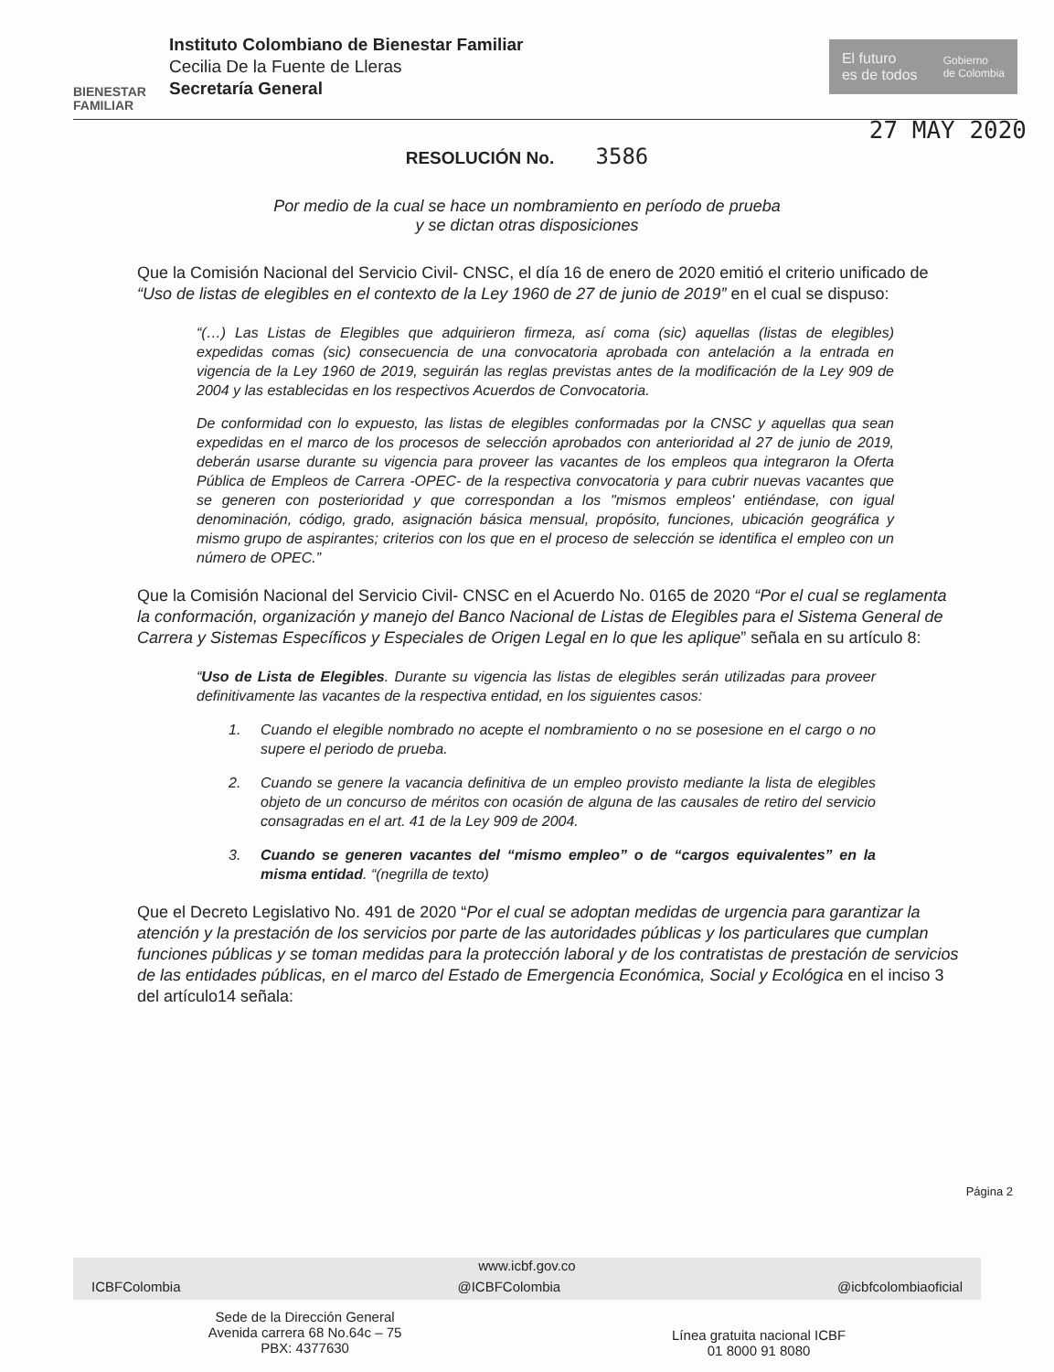BIENESTAR
FAMILIAR
Instituto Colombiano de Bienestar Familiar
Cecilia De la Fuente de Lleras
Secretaría General
El futuro
es de todos
Gobierno
de Colombia
27 MAY 2020
RESOLUCIÓN No. 3586
Por medio de la cual se hace un nombramiento en período de prueba
y se dictan otras disposiciones
Que la Comisión Nacional del Servicio Civil- CNSC, el día 16 de enero de 2020 emitió el criterio unificado de “Uso de listas de elegibles en el contexto de la Ley 1960 de 27 de junio de 2019” en el cual se dispuso:
“(…) Las Listas de Elegibles que adquirieron firmeza, así coma (sic) aquellas (listas de elegibles) expedidas comas (sic) consecuencia de una convocatoria aprobada con antelación a la entrada en vigencia de la Ley 1960 de 2019, seguirán las reglas previstas antes de la modificación de la Ley 909 de 2004 y las establecidas en los respectivos Acuerdos de Convocatoria.
De conformidad con lo expuesto, las listas de elegibles conformadas por la CNSC y aquellas qua sean expedidas en el marco de los procesos de selección aprobados con anterioridad al 27 de junio de 2019, deberán usarse durante su vigencia para proveer las vacantes de los empleos qua integraron la Oferta Pública de Empleos de Carrera -OPEC- de la respectiva convocatoria y para cubrir nuevas vacantes que se generen con posterioridad y que correspondan a los "mismos empleos' entiéndase, con igual denominación, código, grado, asignación básica mensual, propósito, funciones, ubicación geográfica y mismo grupo de aspirantes; criterios con los que en el proceso de selección se identifica el empleo con un número de OPEC.”
Que la Comisión Nacional del Servicio Civil- CNSC en el Acuerdo No. 0165 de 2020 “Por el cual se reglamenta la conformación, organización y manejo del Banco Nacional de Listas de Elegibles para el Sistema General de Carrera y Sistemas Específicos y Especiales de Origen Legal en lo que les aplique” señala en su artículo 8:
“Uso de Lista de Elegibles. Durante su vigencia las listas de elegibles serán utilizadas para proveer definitivamente las vacantes de la respectiva entidad, en los siguientes casos:
1. Cuando el elegible nombrado no acepte el nombramiento o no se posesione en el cargo o no supere el periodo de prueba.
2. Cuando se genere la vacancia definitiva de un empleo provisto mediante la lista de elegibles objeto de un concurso de méritos con ocasión de alguna de las causales de retiro del servicio consagradas en el art. 41 de la Ley 909 de 2004.
3. Cuando se generen vacantes del “mismo empleo” o de “cargos equivalentes” en la misma entidad. “(negrilla de texto)
Que el Decreto Legislativo No. 491 de 2020 “Por el cual se adoptan medidas de urgencia para garantizar la atención y la prestación de los servicios por parte de las autoridades públicas y los particulares que cumplan funciones públicas y se toman medidas para la protección laboral y de los contratistas de prestación de servicios de las entidades públicas, en el marco del Estado de Emergencia Económica, Social y Ecológica en el inciso 3 del artículo14 señala:
Página 2
www.icbf.gov.co
ICBFColombia @ICBFColombia @icbfcolombiaoficial
Sede de la Dirección General
Avenida carrera 68 No.64c – 75
PBX: 4377630
Línea gratuita nacional ICBF
01 8000 91 8080